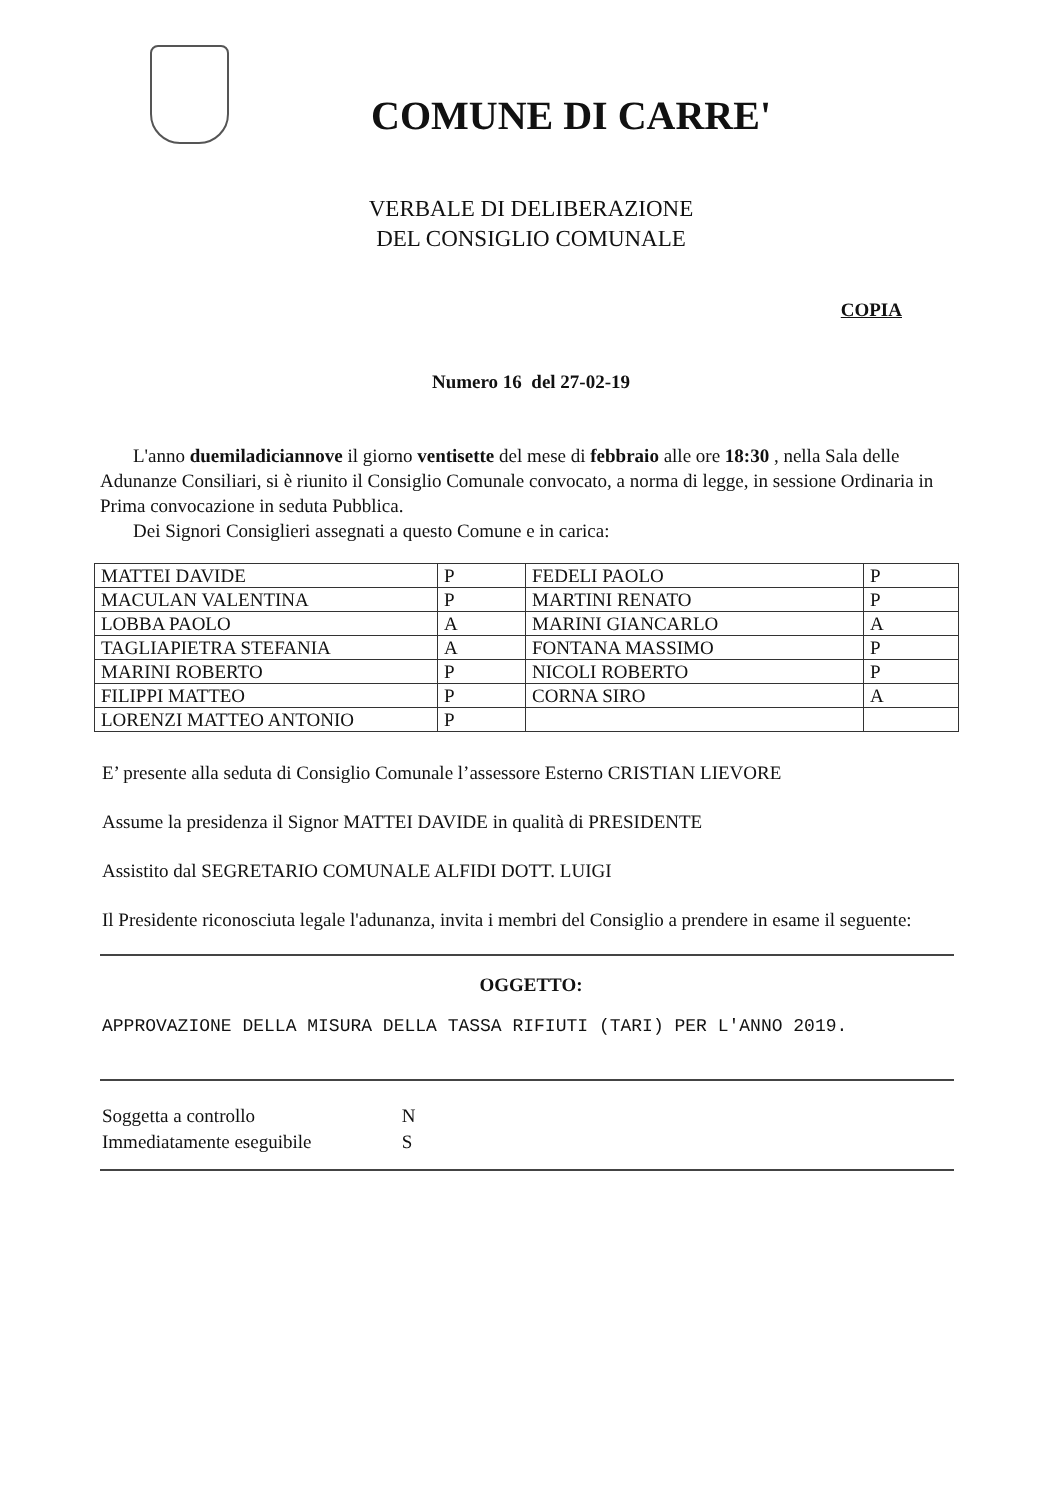COMUNE DI CARRE'
VERBALE DI DELIBERAZIONE
DEL CONSIGLIO COMUNALE
COPIA
Numero 16 del 27-02-19
L'anno duemiladiciannove il giorno ventisette del mese di febbraio alle ore 18:30 , nella Sala delle Adunanze Consiliari, si è riunito il Consiglio Comunale convocato, a norma di legge, in sessione Ordinaria in Prima convocazione in seduta Pubblica.
Dei Signori Consiglieri assegnati a questo Comune e in carica:
| MATTEI DAVIDE | P | FEDELI PAOLO | P |
| MACULAN VALENTINA | P | MARTINI RENATO | P |
| LOBBA PAOLO | A | MARINI GIANCARLO | A |
| TAGLIAPIETRA STEFANIA | A | FONTANA MASSIMO | P |
| MARINI ROBERTO | P | NICOLI ROBERTO | P |
| FILIPPI MATTEO | P | CORNA SIRO | A |
| LORENZI MATTEO ANTONIO | P | | |
E’ presente alla seduta di Consiglio Comunale l’assessore Esterno CRISTIAN LIEVORE
Assume la presidenza il Signor MATTEI DAVIDE in qualità di PRESIDENTE
Assistito dal SEGRETARIO COMUNALE ALFIDI DOTT. LUIGI
Il Presidente riconosciuta legale l'adunanza, invita i membri del Consiglio a prendere in esame il seguente:
OGGETTO:
APPROVAZIONE DELLA MISURA DELLA TASSA RIFIUTI (TARI) PER L'ANNO 2019.
Soggetta a controllo N
Immediatamente eseguibile S